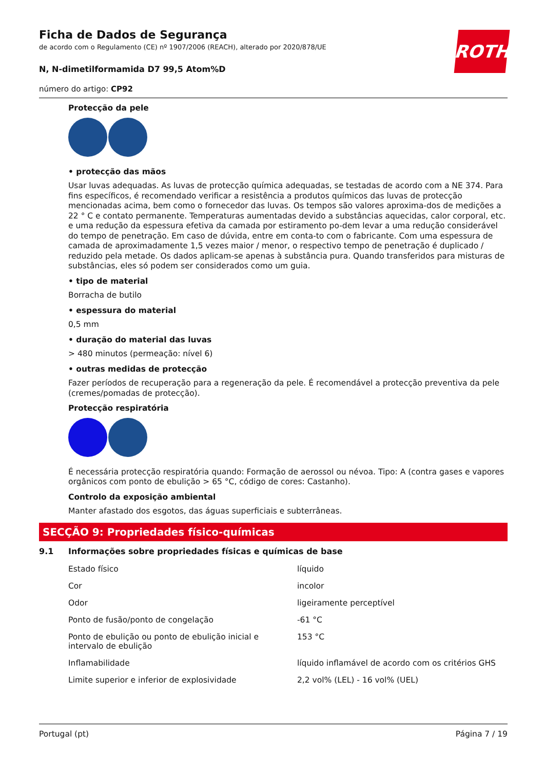ROTH
Ficha de Dados de Segurança
de acordo com o Regulamento (CE) nº 1907/2006 (REACH), alterado por 2020/878/UE
N, N-dimetilformamida D7 99,5 Atom%D
número do artigo: CP92
Protecção da pele
• protecção das mãos
Usar luvas adequadas. As luvas de protecção química adequadas, se testadas de acordo com a NE 374. Para fins específicos, é recomendado verificar a resistência a produtos químicos das luvas de protecção mencionadas acima, bem como o fornecedor das luvas. Os tempos são valores aproxima-dos de medições a 22 ° C e contato permanente. Temperaturas aumentadas devido a substâncias aquecidas, calor corporal, etc. e uma redução da espessura efetiva da camada por estiramento po-dem levar a uma redução considerável do tempo de penetração. Em caso de dúvida, entre em conta-to com o fabricante. Com uma espessura de camada de aproximadamente 1,5 vezes maior / menor, o respectivo tempo de penetração é duplicado / reduzido pela metade. Os dados aplicam-se apenas à substância pura. Quando transferidos para misturas de substâncias, eles só podem ser considerados como um guia.
• tipo de material
Borracha de butilo
• espessura do material
0,5 mm
• duração do material das luvas
> 480 minutos (permeação: nível 6)
• outras medidas de protecção
Fazer períodos de recuperação para a regeneração da pele. É recomendável a protecção preventiva da pele (cremes/pomadas de protecção).
Protecção respiratória
É necessária protecção respiratória quando: Formação de aerossol ou névoa. Tipo: A (contra gases e vapores orgânicos com ponto de ebulição > 65 °C, código de cores: Castanho).
Controlo da exposição ambiental
Manter afastado dos esgotos, das águas superficiais e subterrâneas.
SECÇÃO 9: Propriedades físico-químicas
9.1 Informações sobre propriedades físicas e químicas de base
| Estado físico | líquido |
| Cor | incolor |
| Odor | ligeiramente perceptível |
| Ponto de fusão/ponto de congelação | -61 °C |
| Ponto de ebulição ou ponto de ebulição inicial e intervalo de ebulição | 153 °C |
| Inflamabilidade | líquido inflamável de acordo com os critérios GHS |
| Limite superior e inferior de explosividade | 2,2 vol% (LEL) - 16 vol% (UEL) |
Portugal (pt) Página 7 / 19